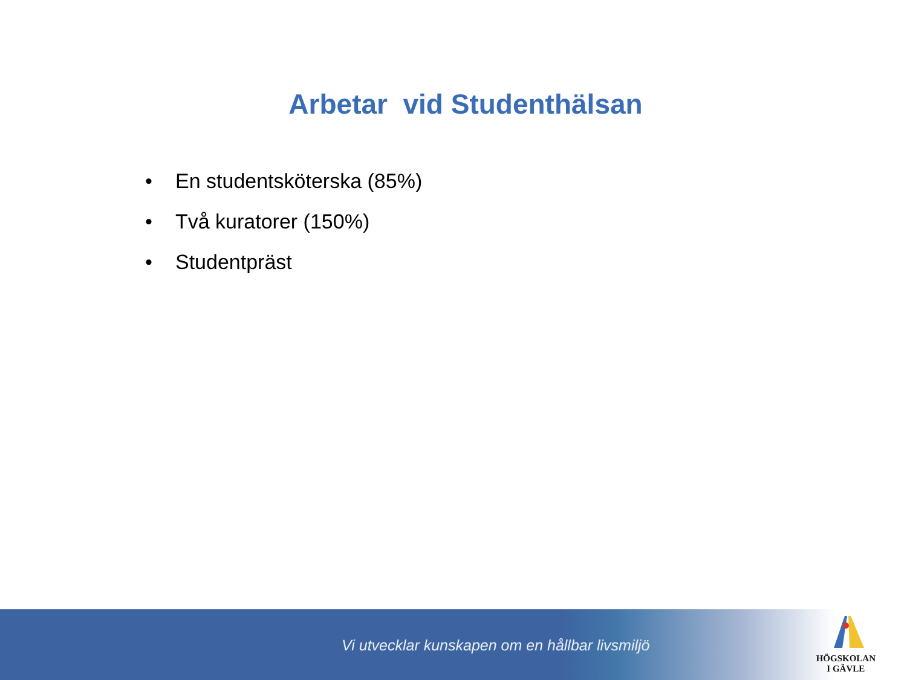Arbetar vid Studenthälsan
• En studentsköterska (85%)
• Två kuratorer (150%)
• Studentpräst
Vi utvecklar kunskapen om en hållbar livsmiljö
HÖGSKOLAN
I GÄVLE